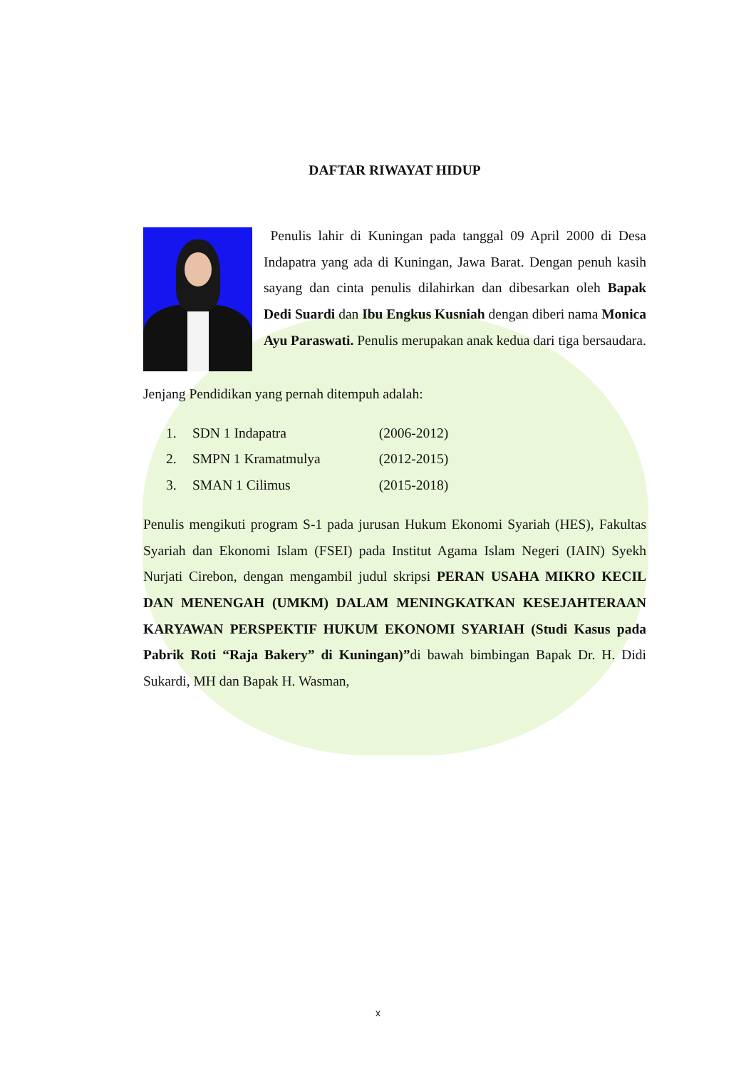DAFTAR RIWAYAT HIDUP
Penulis lahir di Kuningan pada tanggal 09 April 2000 di Desa Indapatra yang ada di Kuningan, Jawa Barat. Dengan penuh kasih sayang dan cinta penulis dilahirkan dan dibesarkan oleh Bapak Dedi Suardi dan Ibu Engkus Kusniah dengan diberi nama Monica Ayu Paraswati. Penulis merupakan anak kedua dari tiga bersaudara.
Jenjang Pendidikan yang pernah ditempuh adalah:
1. SDN 1 Indapatra (2006-2012)
2. SMPN 1 Kramatmulya (2012-2015)
3. SMAN 1 Cilimus (2015-2018)
Penulis mengikuti program S-1 pada jurusan Hukum Ekonomi Syariah (HES), Fakultas Syariah dan Ekonomi Islam (FSEI) pada Institut Agama Islam Negeri (IAIN) Syekh Nurjati Cirebon, dengan mengambil judul skripsi PERAN USAHA MIKRO KECIL DAN MENENGAH (UMKM) DALAM MENINGKATKAN KESEJAHTERAAN KARYAWAN PERSPEKTIF HUKUM EKONOMI SYARIAH (Studi Kasus pada Pabrik Roti “Raja Bakery” di Kuningan)”di bawah bimbingan Bapak Dr. H. Didi Sukardi, MH dan Bapak H. Wasman,
x